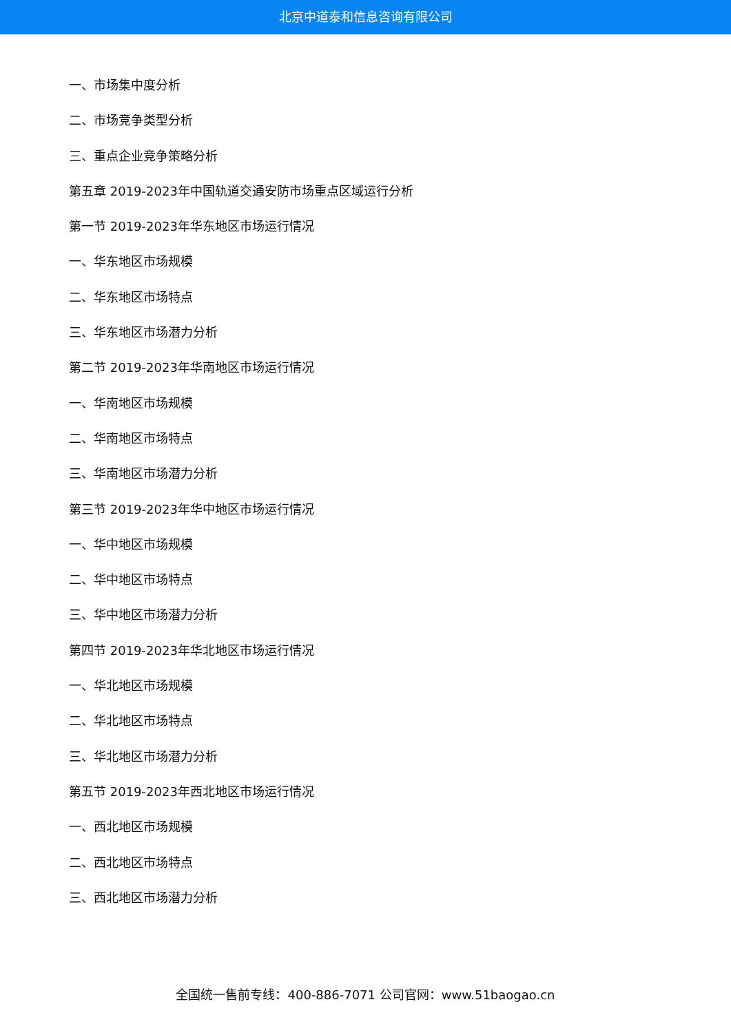北京中道泰和信息咨询有限公司
一、市场集中度分析
二、市场竞争类型分析
三、重点企业竞争策略分析
第五章 2019-2023年中国轨道交通安防市场重点区域运行分析
第一节 2019-2023年华东地区市场运行情况
一、华东地区市场规模
二、华东地区市场特点
三、华东地区市场潜力分析
第二节 2019-2023年华南地区市场运行情况
一、华南地区市场规模
二、华南地区市场特点
三、华南地区市场潜力分析
第三节 2019-2023年华中地区市场运行情况
一、华中地区市场规模
二、华中地区市场特点
三、华中地区市场潜力分析
第四节 2019-2023年华北地区市场运行情况
一、华北地区市场规模
二、华北地区市场特点
三、华北地区市场潜力分析
第五节 2019-2023年西北地区市场运行情况
一、西北地区市场规模
二、西北地区市场特点
三、西北地区市场潜力分析
全国统一售前专线：400-886-7071 公司官网：www.51baogao.cn